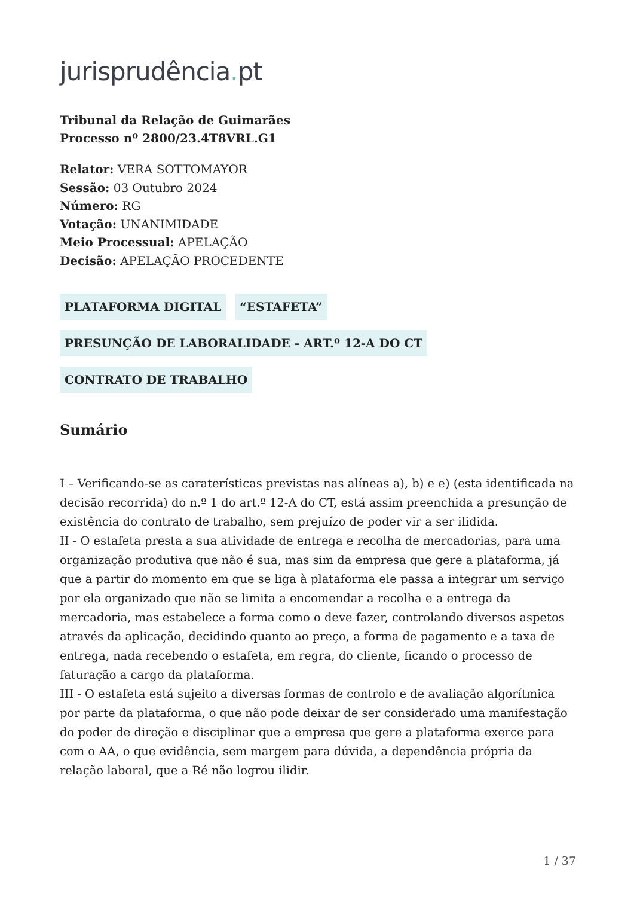jurisprudência. pt
Tribunal da Relação de Guimarães
Processo nº 2800/23.4T8VRL.G1
Relator: VERA SOTTOMAYOR
Sessão: 03 Outubro 2024
Número: RG
Votação: UNANIMIDADE
Meio Processual: APELAÇÃO
Decisão: APELAÇÃO PROCEDENTE
PLATAFORMA DIGITAL “ESTAFETA”
PRESUNÇÃO DE LABORALIDADE - ART.º 12-A DO CT
CONTRATO DE TRABALHO
Sumário
I – Verificando-se as caraterísticas previstas nas alíneas a), b) e e) (esta identificada na decisão recorrida) do n.º 1 do art.º 12-A do CT, está assim preenchida a presunção de existência do contrato de trabalho, sem prejuízo de poder vir a ser ilidida.
II - O estafeta presta a sua atividade de entrega e recolha de mercadorias, para uma organização produtiva que não é sua, mas sim da empresa que gere a plataforma, já que a partir do momento em que se liga à plataforma ele passa a integrar um serviço por ela organizado que não se limita a encomendar a recolha e a entrega da mercadoria, mas estabelece a forma como o deve fazer, controlando diversos aspetos através da aplicação, decidindo quanto ao preço, a forma de pagamento e a taxa de entrega, nada recebendo o estafeta, em regra, do cliente, ficando o processo de faturação a cargo da plataforma.
III - O estafeta está sujeito a diversas formas de controlo e de avaliação algorítmica por parte da plataforma, o que não pode deixar de ser considerado uma manifestação do poder de direção e disciplinar que a empresa que gere a plataforma exerce para com o AA, o que evidência, sem margem para dúvida, a dependência própria da relação laboral, que a Ré não logrou ilidir.
1 / 37